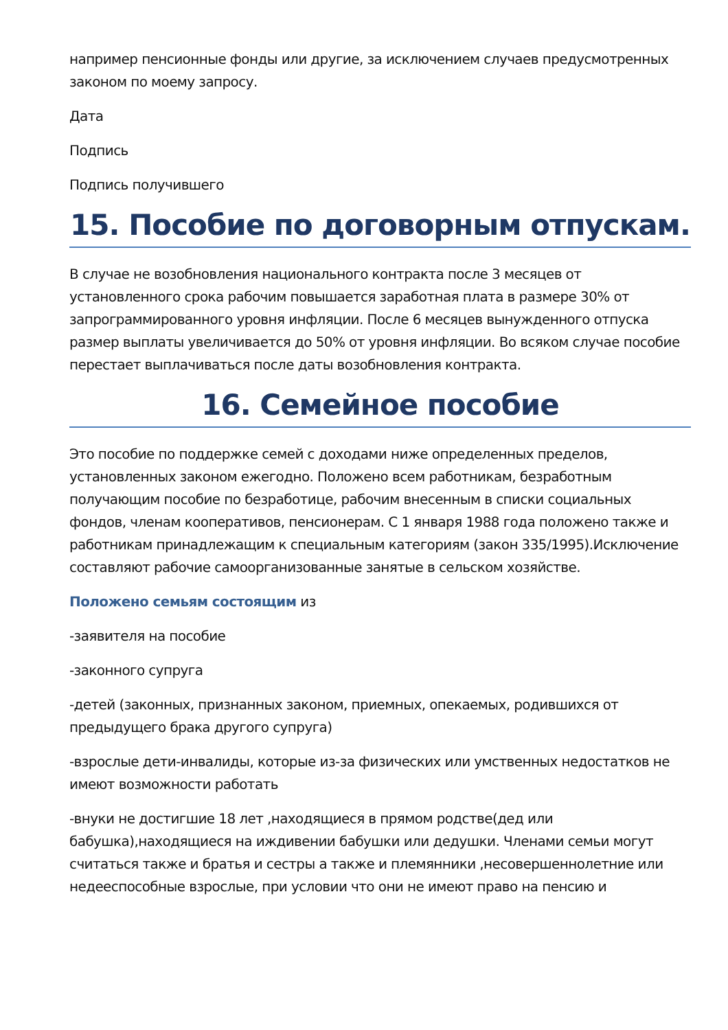например пенсионные фонды или другие, за исключением случаев предусмотренных законом по моему запросу.
Дата
Подпись
Подпись получившего
15. Пособие по договорным отпускам.
В случае не возобновления национального контракта после 3 месяцев от установленного срока рабочим повышается заработная плата в размере 30% от запрограммированного уровня инфляции. После 6 месяцев вынужденного отпуска размер выплаты увеличивается до 50% от уровня инфляции. Во всяком случае пособие перестает выплачиваться после даты возобновления контракта.
16. Семейное пособие
Это пособие по поддержке семей с доходами ниже определенных пределов, установленных законом ежегодно. Положено всем работникам, безработным получающим пособие по безработице, рабочим внесенным в списки социальных фондов, членам кооперативов, пенсионерам. С 1 января 1988 года положено также и работникам принадлежащим к специальным категориям (закон 335/1995).Исключение составляют рабочие самоорганизованные занятые в сельском хозяйстве.
Положено семьям состоящим из
-заявителя на пособие
-законного супруга
-детей (законных, признанных законом, приемных, опекаемых, родившихся от предыдущего брака другого супруга)
-взрослые дети-инвалиды, которые из-за физических или умственных недостатков не имеют возможности работать
-внуки не достигшие 18 лет ,находящиеся в прямом родстве(дед или бабушка),находящиеся на иждивении бабушки или дедушки. Членами семьи могут считаться также и братья и сестры а также и племянники ,несовершеннолетние или недееспособные взрослые, при условии что они не имеют право на пенсию и